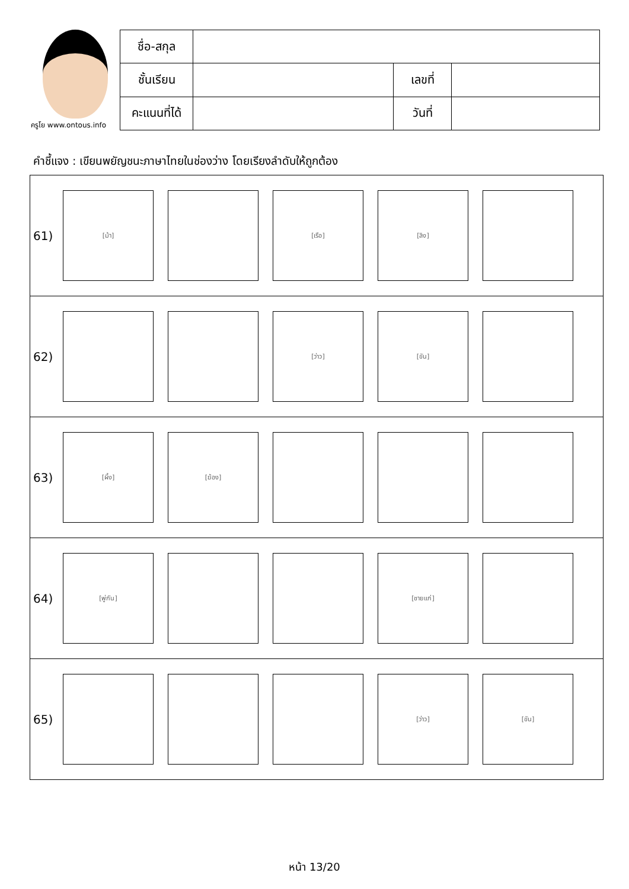ครูโย www.ontous.info
| ชื่อ-สกุล | | | |
| ชั้นเรียน | | เลขที่ | |
| คะแนนที่ได้ | | วันที่ | |
คำชี้แจง : เขียนพยัญชนะภาษาไทยในช่องว่าง โดยเรียงลำดับให้ถูกต้อง
61)
[ม้า] [เรือ] [ลิง]
62)
[ว่าว] [ขัน]
63)
[ผึ้ง] [ฆ้อง]
64)
[พู่กัน] [ชายแก่]
65)
[ว่าว] [ขัน]
หน้า 13/20